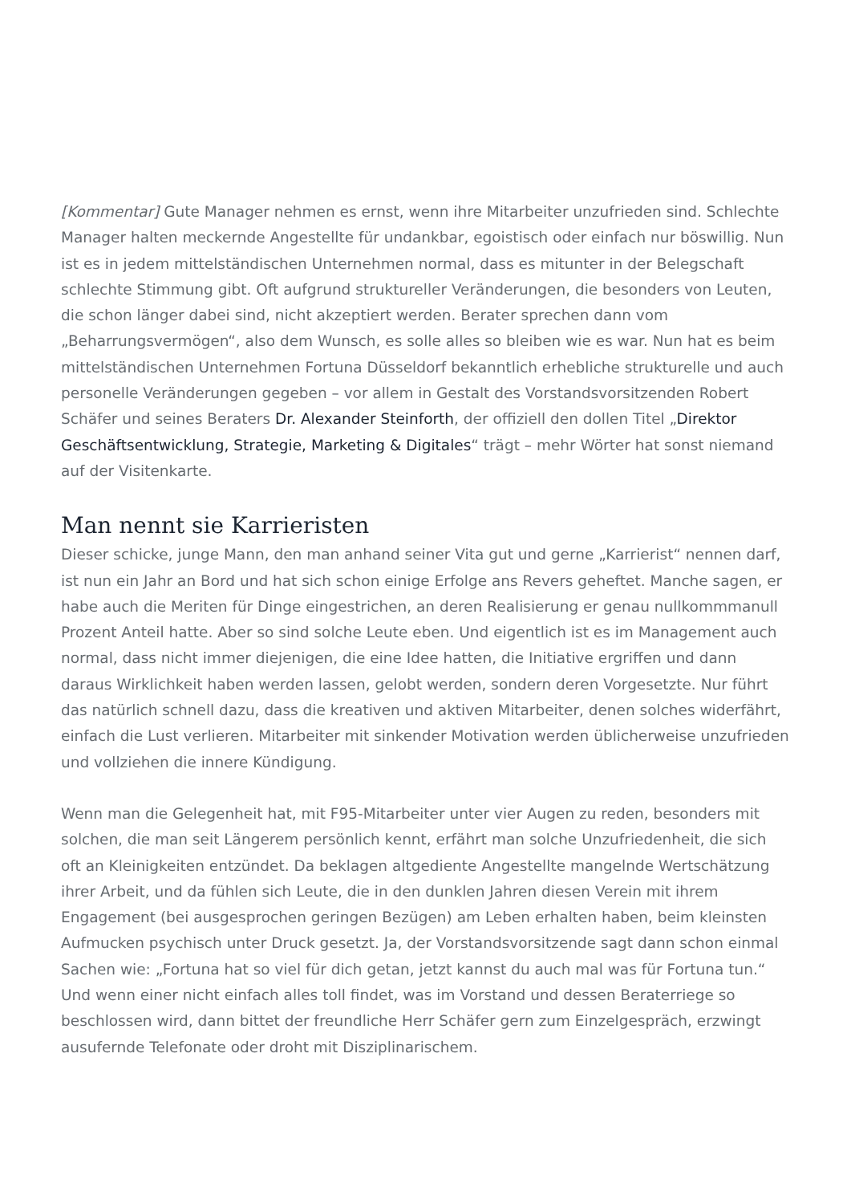[Kommentar] Gute Manager nehmen es ernst, wenn ihre Mitarbeiter unzufrieden sind. Schlechte Manager halten meckernde Angestellte für undankbar, egoistisch oder einfach nur böswillig. Nun ist es in jedem mittelständischen Unternehmen normal, dass es mitunter in der Belegschaft schlechte Stimmung gibt. Oft aufgrund struktureller Veränderungen, die besonders von Leuten, die schon länger dabei sind, nicht akzeptiert werden. Berater sprechen dann vom „Beharrungsvermögen“, also dem Wunsch, es solle alles so bleiben wie es war. Nun hat es beim mittelständischen Unternehmen Fortuna Düsseldorf bekanntlich erhebliche strukturelle und auch personelle Veränderungen gegeben – vor allem in Gestalt des Vorstandsvorsitzenden Robert Schäfer und seines Beraters Dr. Alexander Steinforth, der offiziell den dollen Titel „Direktor Geschäftsentwicklung, Strategie, Marketing & Digitales“ trägt – mehr Wörter hat sonst niemand auf der Visitenkarte.
Man nennt sie Karrieristen
Dieser schicke, junge Mann, den man anhand seiner Vita gut und gerne „Karrierist“ nennen darf, ist nun ein Jahr an Bord und hat sich schon einige Erfolge ans Revers geheftet. Manche sagen, er habe auch die Meriten für Dinge eingestrichen, an deren Realisierung er genau nullkommmanull Prozent Anteil hatte. Aber so sind solche Leute eben. Und eigentlich ist es im Management auch normal, dass nicht immer diejenigen, die eine Idee hatten, die Initiative ergriffen und dann daraus Wirklichkeit haben werden lassen, gelobt werden, sondern deren Vorgesetzte. Nur führt das natürlich schnell dazu, dass die kreativen und aktiven Mitarbeiter, denen solches widerfährt, einfach die Lust verlieren. Mitarbeiter mit sinkender Motivation werden üblicherweise unzufrieden und vollziehen die innere Kündigung.
Wenn man die Gelegenheit hat, mit F95-Mitarbeiter unter vier Augen zu reden, besonders mit solchen, die man seit Längerem persönlich kennt, erfährt man solche Unzufriedenheit, die sich oft an Kleinigkeiten entzündet. Da beklagen altgediente Angestellte mangelnde Wertschätzung ihrer Arbeit, und da fühlen sich Leute, die in den dunklen Jahren diesen Verein mit ihrem Engagement (bei ausgesprochen geringen Bezügen) am Leben erhalten haben, beim kleinsten Aufmucken psychisch unter Druck gesetzt. Ja, der Vorstandsvorsitzende sagt dann schon einmal Sachen wie: „Fortuna hat so viel für dich getan, jetzt kannst du auch mal was für Fortuna tun.“ Und wenn einer nicht einfach alles toll findet, was im Vorstand und dessen Beraterriege so beschlossen wird, dann bittet der freundliche Herr Schäfer gern zum Einzelgespräch, erzwingt ausufernde Telefonate oder droht mit Disziplinarischem.